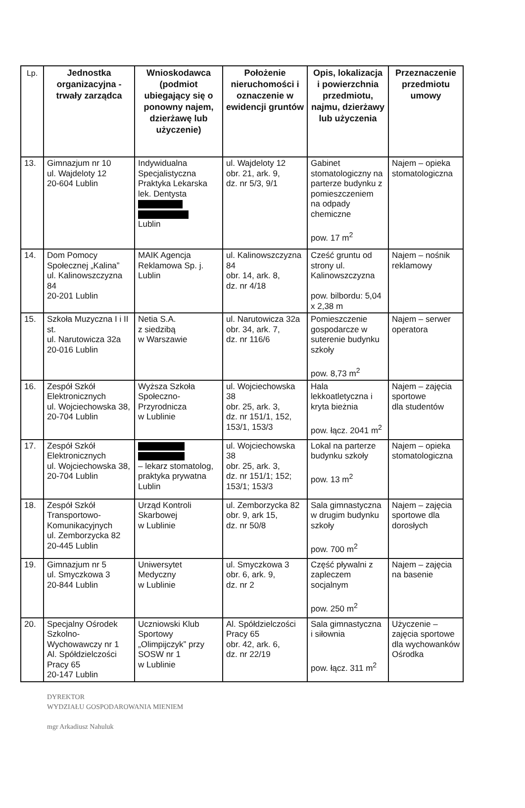| Lp. | Jednostka organizacyjna - trwały zarządca | Wnioskodawca (podmiot ubiegający się o ponowny najem, dzierżawę lub użyczenie) | Położenie nieruchomości i oznaczenie w ewidencji gruntów | Opis, lokalizacja i powierzchnia przedmiotu, najmu, dzierżawy lub użyczenia | Przeznaczenie przedmiotu umowy |
| --- | --- | --- | --- | --- | --- |
| 13. | Gimnazjum nr 10 ul. Wajdeloty 12 20-604 Lublin | Indywidualna Specjalistyczna Praktyka Lekarska lek. Dentysta Lublin | ul. Wajdeloty 12 obr. 21, ark. 9, dz. nr 5/3, 9/1 | Gabinet stomatologiczny na parterze budynku z pomieszczeniem na odpady chemiczne pow. 17 m<sup>2</sup> | Najem – opieka stomatologiczna |
| 14. | Dom Pomocy Społecznej „Kalina” ul. Kalinowszczyzna 84 20-201 Lublin | MAIK Agencja Reklamowa Sp. j. Lublin | ul. Kalinowszczyzna 84 obr. 14, ark. 8, dz. nr 4/18 | Cześć gruntu od strony ul. Kalinowszczyzna pow. bilbordu: 5,04 x 2,38 m | Najem – nośnik reklamowy |
| 15. | Szkoła Muzyczna I i II st. ul. Narutowicza 32a 20-016 Lublin | Netia S.A. z siedzibą w Warszawie | ul. Narutowicza 32a obr. 34, ark. 7, dz. nr 116/6 | Pomieszczenie gospodarcze w suterenie budynku szkoły pow. 8,73 m<sup>2</sup> | Najem – serwer operatora |
| 16. | Zespół Szkół Elektronicznych ul. Wojciechowska 38, 20-704 Lublin | Wyższa Szkoła Społeczno-Przyrodnicza w Lublinie | ul. Wojciechowska 38 obr. 25, ark. 3, dz. nr 151/1, 152, 153/1, 153/3 | Hala lekkoatletyczna i kryta bieżnia pow. łącz. 2041 m<sup>2</sup> | Najem – zajęcia sportowe dla studentów |
| 17. | Zespół Szkół Elektronicznych ul. Wojciechowska 38, 20-704 Lublin | – lekarz stomatolog, praktyka prywatna Lublin | ul. Wojciechowska 38 obr. 25, ark. 3, dz. nr 151/1; 152; 153/1; 153/3 | Lokal na parterze budynku szkoły pow. 13 m<sup>2</sup> | Najem – opieka stomatologiczna |
| 18. | Zespół Szkół Transportowo-Komunikacyjnych ul. Zemborzycka 82 20-445 Lublin | Urząd Kontroli Skarbowej w Lublinie | ul. Zemborzycka 82 obr. 9, ark 15, dz. nr 50/8 | Sala gimnastyczna w drugim budynku szkoły pow. 700 m<sup>2</sup> | Najem – zajęcia sportowe dla dorosłych |
| 19. | Gimnazjum nr 5 ul. Smyczkowa 3 20-844 Lublin | Uniwersytet Medyczny w Lublinie | ul. Smyczkowa 3 obr. 6, ark. 9, dz. nr 2 | Część pływalni z zapleczem socjalnym pow. 250 m<sup>2</sup> | Najem – zajęcia na basenie |
| 20. | Specjalny Ośrodek Szkolno-Wychowawczy nr 1 Al. Spółdzielczości Pracy 65 20-147 Lublin | Uczniowski Klub Sportowy „Olimpijczyk” przy SOSW nr 1 w Lublinie | Al. Spółdzielczości Pracy 65 obr. 42, ark. 6, dz. nr 22/19 | Sala gimnastyczna i siłownia pow. łącz. 311 m<sup>2</sup> | Użyczenie – zajęcia sportowe dla wychowanków Ośrodka |
DYREKTOR
WYDZIAŁU GOSPODAROWANIA MIENIEM
mgr Arkadiusz Nahuluk